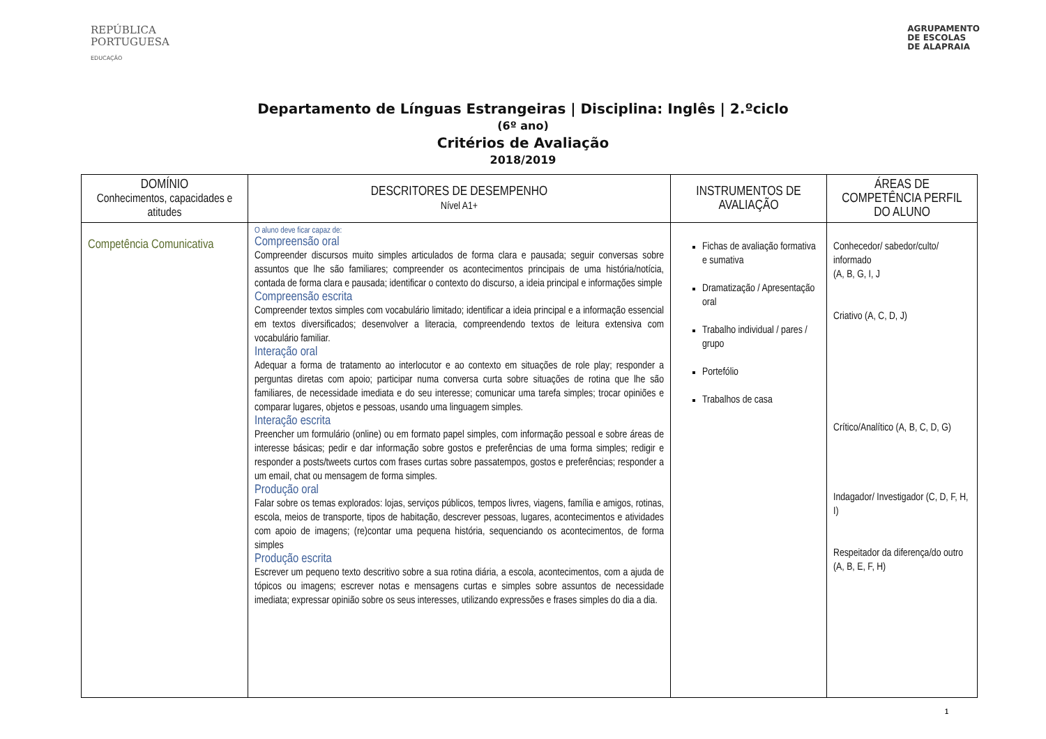REPÚBLICA
PORTUGUESA
EDUCAÇÃO
AGRUPAMENTO
DE ESCOLAS
DE ALAPRAIA
Departamento de Línguas Estrangeiras | Disciplina: Inglês | 2.ºciclo
(6º ano)
Critérios de Avaliação
2018/2019
| DOMÍNIO Conhecimentos, capacidades e atitudes | DESCRITORES DE DESEMPENHO Nível A1+ | INSTRUMENTOS DE AVALIAÇÃO | ÁREAS DE COMPETÊNCIA PERFIL DO ALUNO |
| --- | --- | --- | --- |
| Competência Comunicativa | O aluno deve ficar capaz de: Compreensão oral Compreender discursos muito simples articulados de forma clara e pausada; seguir conversas sobre assuntos que lhe são familiares; compreender os acontecimentos principais de uma história/notícia, contada de forma clara e pausada; identificar o contexto do discurso, a ideia principal e informações simple Compreensão escrita Compreender textos simples com vocabulário limitado; identificar a ideia principal e a informação essencial em textos diversificados; desenvolver a literacia, compreendendo textos de leitura extensiva com vocabulário familiar. Interação oral Adequar a forma de tratamento ao interlocutor e ao contexto em situações de role play; responder a perguntas diretas com apoio; participar numa conversa curta sobre situações de rotina que lhe são familiares, de necessidade imediata e do seu interesse; comunicar uma tarefa simples; trocar opiniões e comparar lugares, objetos e pessoas, usando uma linguagem simples. Interação escrita Preencher um formulário (online) ou em formato papel simples, com informação pessoal e sobre áreas de interesse básicas; pedir e dar informação sobre gostos e preferências de uma forma simples; redigir e responder a posts/tweets curtos com frases curtas sobre passatempos, gostos e preferências; responder a um email, chat ou mensagem de forma simples. Produção oral Falar sobre os temas explorados: lojas, serviços públicos, tempos livres, viagens, família e amigos, rotinas, escola, meios de transporte, tipos de habitação, descrever pessoas, lugares, acontecimentos e atividades com apoio de imagens; (re)contar uma pequena história, sequenciando os acontecimentos, de forma simples Produção escrita Escrever um pequeno texto descritivo sobre a sua rotina diária, a escola, acontecimentos, com a ajuda de tópicos ou imagens; escrever notas e mensagens curtas e simples sobre assuntos de necessidade imediata; expressar opinião sobre os seus interesses, utilizando expressões e frases simples do dia a dia. | Fichas de avaliação formativa e sumativa Dramatização / Apresentação oral Trabalho individual / pares / grupo Portefólio Trabalhos de casa | Conhecedor/ sabedor/culto/ informado (A, B, G, I, J Criativo (A, C, D, J) Crítico/Analítico (A, B, C, D, G) Indagador/ Investigador (C, D, F, H, I) Respeitador da diferença/do outro (A, B, E, F, H) |
1